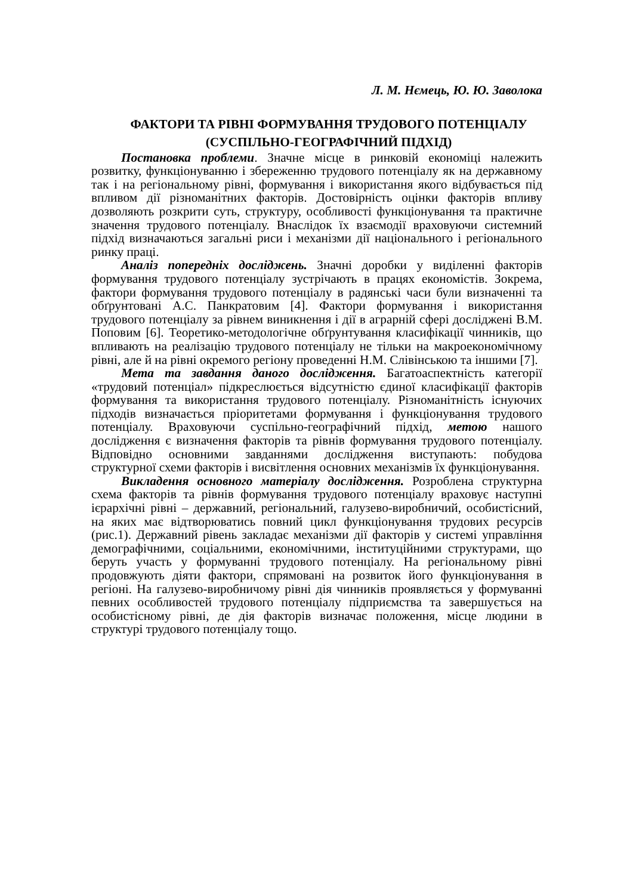Л. М. Нємець, Ю. Ю. Заволока
ФАКТОРИ ТА РІВНІ ФОРМУВАННЯ ТРУДОВОГО ПОТЕНЦІАЛУ
(СУСПІЛЬНО-ГЕОГРАФІЧНИЙ ПІДХІД)
Постановка проблеми. Значне місце в ринковій економіці належить розвитку, функціонуванню і збереженню трудового потенціалу як на державному так і на регіональному рівні, формування і використання якого відбувається під впливом дії різноманітних факторів. Достовірність оцінки факторів впливу дозволяють розкрити суть, структуру, особливості функціонування та практичне значення трудового потенціалу. Внаслідок їх взаємодії враховуючи системний підхід визначаються загальні риси і механізми дії національного і регіонального ринку праці.
Аналіз попередніх досліджень. Значні доробки у виділенні факторів формування трудового потенціалу зустрічають в працях економістів. Зокрема, фактори формування трудового потенціалу в радянські часи були визначенні та обґрунтовані А.С. Панкратовим [4]. Фактори формування і використання трудового потенціалу за рівнем виникнення і дії в аграрній сфері досліджені В.М. Поповим [6]. Теоретико-методологічне обґрунтування класифікації чинників, що впливають на реалізацію трудового потенціалу не тільки на макроекономічному рівні, але й на рівні окремого регіону проведенні Н.М. Слівінською та іншими [7].
Мета та завдання даного дослідження. Багатоаспектність категорії «трудовий потенціал» підкреслюється відсутністю єдиної класифікації факторів формування та використання трудового потенціалу. Різноманітність існуючих підходів визначається пріоритетами формування і функціонування трудового потенціалу. Враховуючи суспільно-географічний підхід, метою нашого дослідження є визначення факторів та рівнів формування трудового потенціалу. Відповідно основними завданнями дослідження виступають: побудова структурної схеми факторів і висвітлення основних механізмів їх функціонування.
Викладення основного матеріалу дослідження. Розроблена структурна схема факторів та рівнів формування трудового потенціалу враховує наступні ієрархічні рівні – державний, регіональний, галузево-виробничий, особистісний, на яких має відтворюватись повний цикл функціонування трудових ресурсів (рис.1). Державний рівень закладає механізми дії факторів у системі управління демографічними, соціальними, економічними, інституційними структурами, що беруть участь у формуванні трудового потенціалу. На регіональному рівні продовжують діяти фактори, спрямовані на розвиток його функціонування в регіоні. На галузево-виробничому рівні дія чинників проявляється у формуванні певних особливостей трудового потенціалу підприємства та завершується на особистісному рівні, де дія факторів визначає положення, місце людини в структурі трудового потенціалу тощо.